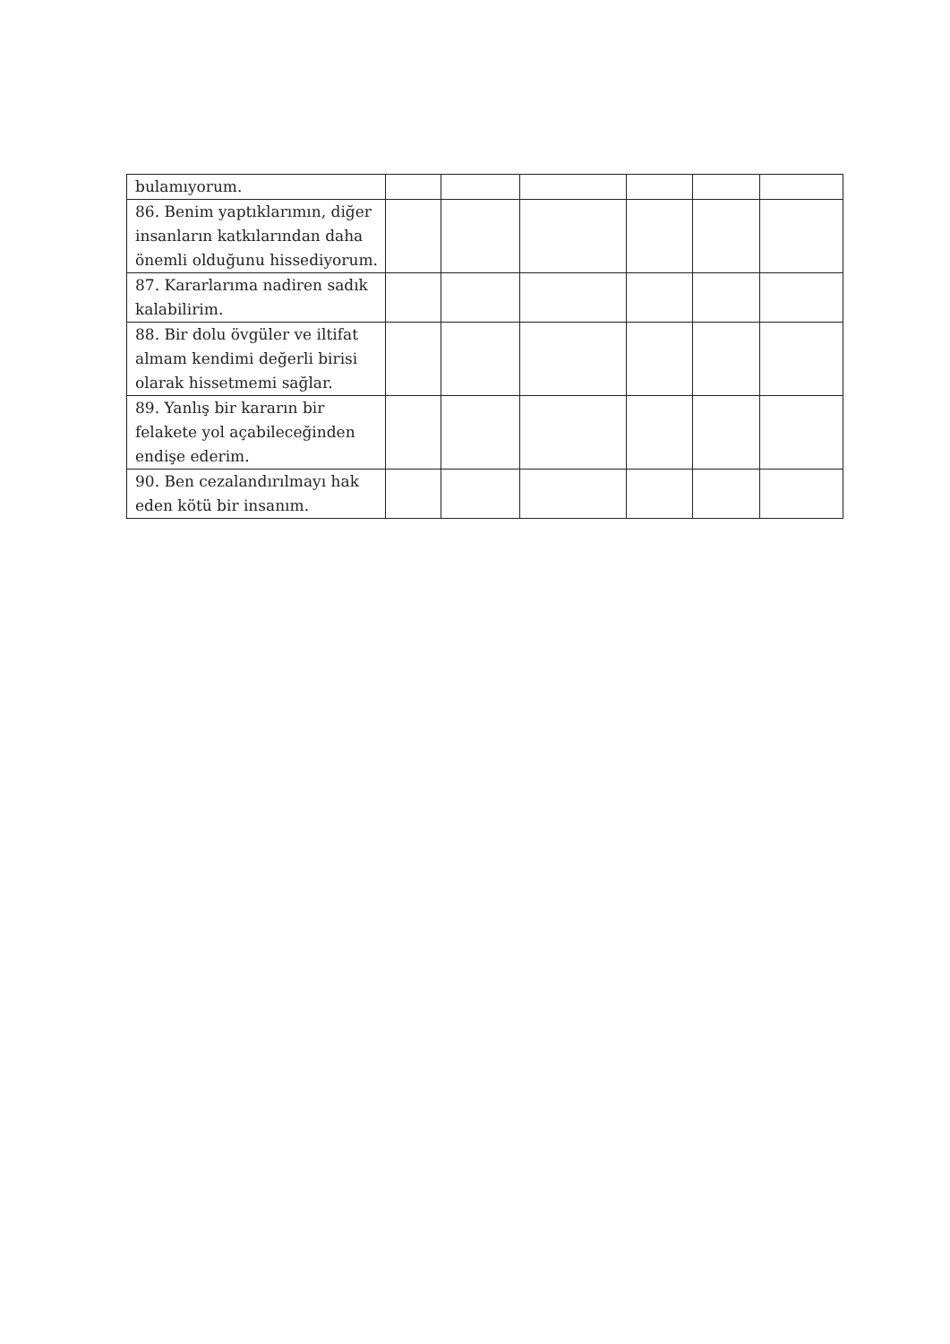| bulamıyorum. | | | | | | |
| 86. Benim yaptıklarımın, diğer insanların katkılarından daha önemli olduğunu hissediyorum. | | | | | | |
| 87. Kararlarıma nadiren sadık kalabilirim. | | | | | | |
| 88. Bir dolu övgüler ve iltifat almam kendimi değerli birisi olarak hissetmemi sağlar. | | | | | | |
| 89. Yanlış bir kararın bir felakete yol açabileceğinden endişe ederim. | | | | | | |
| 90. Ben cezalandırılmayı hak eden kötü bir insanım. | | | | | | |